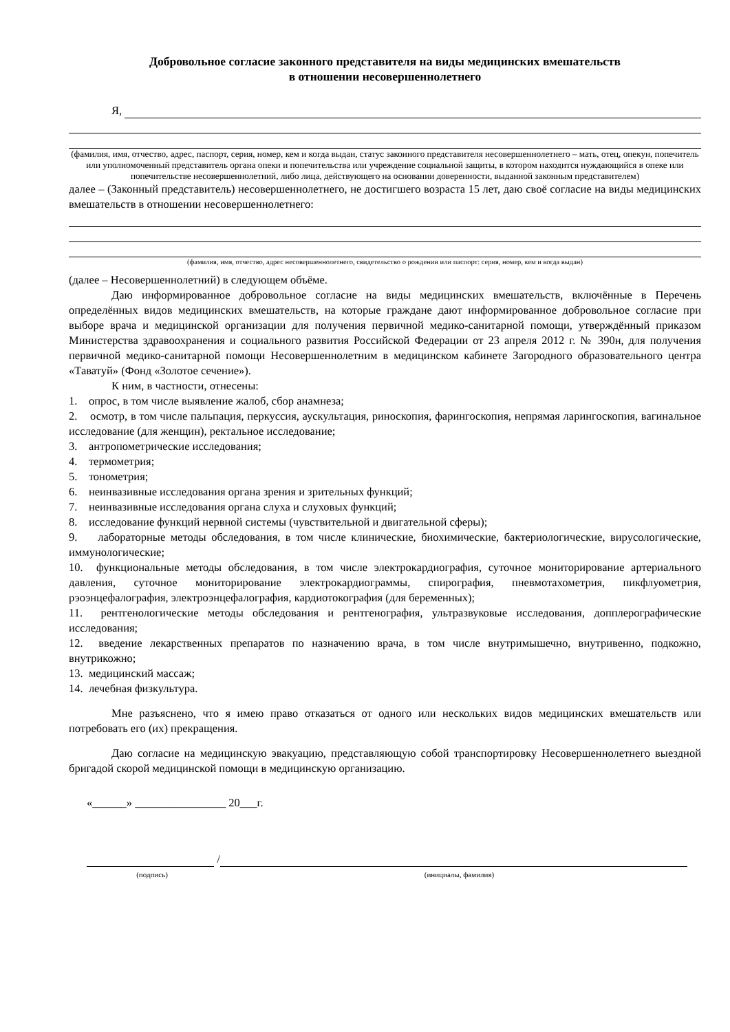Добровольное согласие законного представителя на виды медицинских вмешательств
в отношении несовершеннолетнего
Я,
(фамилия, имя, отчество, адрес, паспорт, серия, номер, кем и когда выдан, статус законного представителя несовершеннолетнего – мать, отец, опекун, попечитель или уполномоченный представитель органа опеки и попечительства или учреждение социальной защиты, в котором находится нуждающийся в опеке или попечительстве несовершеннолетний, либо лица, действующего на основании доверенности, выданной законным представителем)
далее – (Законный представитель) несовершеннолетнего, не достигшего возраста 15 лет, даю своё согласие на виды медицинских вмешательств в отношении несовершеннолетнего:
(фамилия, имя, отчество, адрес несовершеннолетнего, свидетельство о рождении или паспорт: серия, номер, кем и когда выдан)
(далее – Несовершеннолетний) в следующем объёме.
Даю информированное добровольное согласие на виды медицинских вмешательств, включённые в Перечень определённых видов медицинских вмешательств, на которые граждане дают информированное добровольное согласие при выборе врача и медицинской организации для получения первичной медико-санитарной помощи, утверждённый приказом Министерства здравоохранения и социального развития Российской Федерации от 23 апреля 2012 г. № 390н, для получения первичной медико-санитарной помощи Несовершеннолетним в медицинском кабинете Загородного образовательного центра «Таватуй» (Фонд «Золотое сечение»).
К ним, в частности, отнесены:
1. опрос, в том числе выявление жалоб, сбор анамнеза;
2. осмотр, в том числе пальпация, перкуссия, аускультация, риноскопия, фарингоскопия, непрямая ларингоскопия, вагинальное исследование (для женщин), ректальное исследование;
3. антропометрические исследования;
4. термометрия;
5. тонометрия;
6. неинвазивные исследования органа зрения и зрительных функций;
7. неинвазивные исследования органа слуха и слуховых функций;
8. исследование функций нервной системы (чувствительной и двигательной сферы);
9. лабораторные методы обследования, в том числе клинические, биохимические, бактериологические, вирусологические, иммунологические;
10. функциональные методы обследования, в том числе электрокардиография, суточное мониторирование артериального давления, суточное мониторирование электрокардиограммы, спирография, пневмотахометрия, пикфлуометрия, рэоэнцефалография, электроэнцефалография, кардиотокография (для беременных);
11. рентгенологические методы обследования и рентгенография, ультразвуковые исследования, допплерографические исследования;
12. введение лекарственных препаратов по назначению врача, в том числе внутримышечно, внутривенно, подкожно, внутрикожно;
13. медицинский массаж;
14. лечебная физкультура.
Мне разъяснено, что я имею право отказаться от одного или нескольких видов медицинских вмешательств или потребовать его (их) прекращения.
Даю согласие на медицинскую эвакуацию, представляющую собой транспортировку Несовершеннолетнего выездной бригадой скорой медицинской помощи в медицинскую организацию.
«______» ________________ 20___г.
/
(подпись) (инициалы, фамилия)